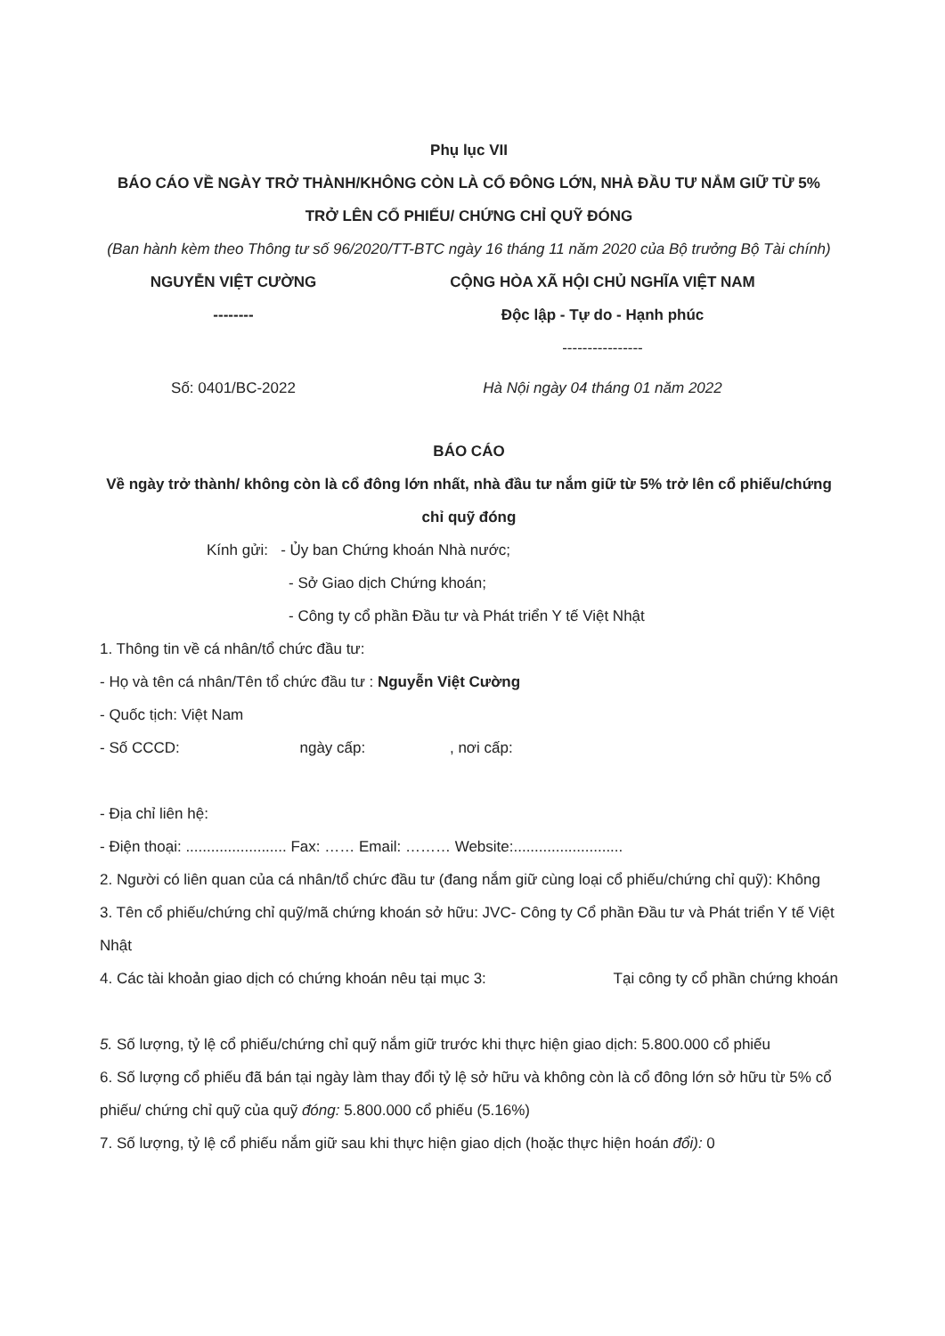Phụ lục VII
BÁO CÁO VỀ NGÀY TRỞ THÀNH/KHÔNG CÒN LÀ CỔ ĐÔNG LỚN, NHÀ ĐẦU TƯ NẮM GIỮ TỪ 5% TRỞ LÊN CỔ PHIẾU/ CHỨNG CHỈ QUỸ ĐÓNG
(Ban hành kèm theo Thông tư số 96/2020/TT-BTC ngày 16 tháng 11 năm 2020 của Bộ trưởng Bộ Tài chính)
NGUYỄN VIỆT CƯỜNG CỘNG HÒA XÃ HỘI CHỦ NGHĨA VIỆT NAM
-------- Độc lập - Tự do - Hạnh phúc
----------------
Số: 0401/BC-2022 Hà Nội ngày 04 tháng 01 năm 2022
BÁO CÁO
Về ngày trở thành/ không còn là cổ đông lớn nhất, nhà đầu tư nắm giữ từ 5% trở lên cổ phiếu/chứng chỉ quỹ đóng
Kính gửi: - Ủy ban Chứng khoán Nhà nước;
- Sở Giao dịch Chứng khoán;
- Công ty cổ phần Đầu tư và Phát triển Y tế Việt Nhật
1. Thông tin về cá nhân/tổ chức đầu tư:
- Họ và tên cá nhân/Tên tổ chức đầu tư : Nguyễn Việt Cường
- Quốc tịch: Việt Nam
- Số CCCD: ngày cấp: , nơi cấp:
- Địa chỉ liên hệ:
- Điện thoại: ........................ Fax: …… Email: ……… Website:..........................
2. Người có liên quan của cá nhân/tổ chức đầu tư (đang nắm giữ cùng loại cổ phiếu/chứng chỉ quỹ): Không
3. Tên cổ phiếu/chứng chỉ quỹ/mã chứng khoán sở hữu: JVC- Công ty Cổ phần Đầu tư và Phát triển Y tế Việt Nhật
4. Các tài khoản giao dịch có chứng khoán nêu tại mục 3: Tại công ty cổ phần chứng khoán
5. Số lượng, tỷ lệ cổ phiếu/chứng chỉ quỹ nắm giữ trước khi thực hiện giao dịch: 5.800.000 cổ phiếu
6. Số lượng cổ phiếu đã bán tại ngày làm thay đổi tỷ lệ sở hữu và không còn là cổ đông lớn sở hữu từ 5% cổ phiếu/ chứng chỉ quỹ của quỹ đóng: 5.800.000 cổ phiếu (5.16%)
7. Số lượng, tỷ lệ cổ phiếu nắm giữ sau khi thực hiện giao dịch (hoặc thực hiện hoán đổi): 0